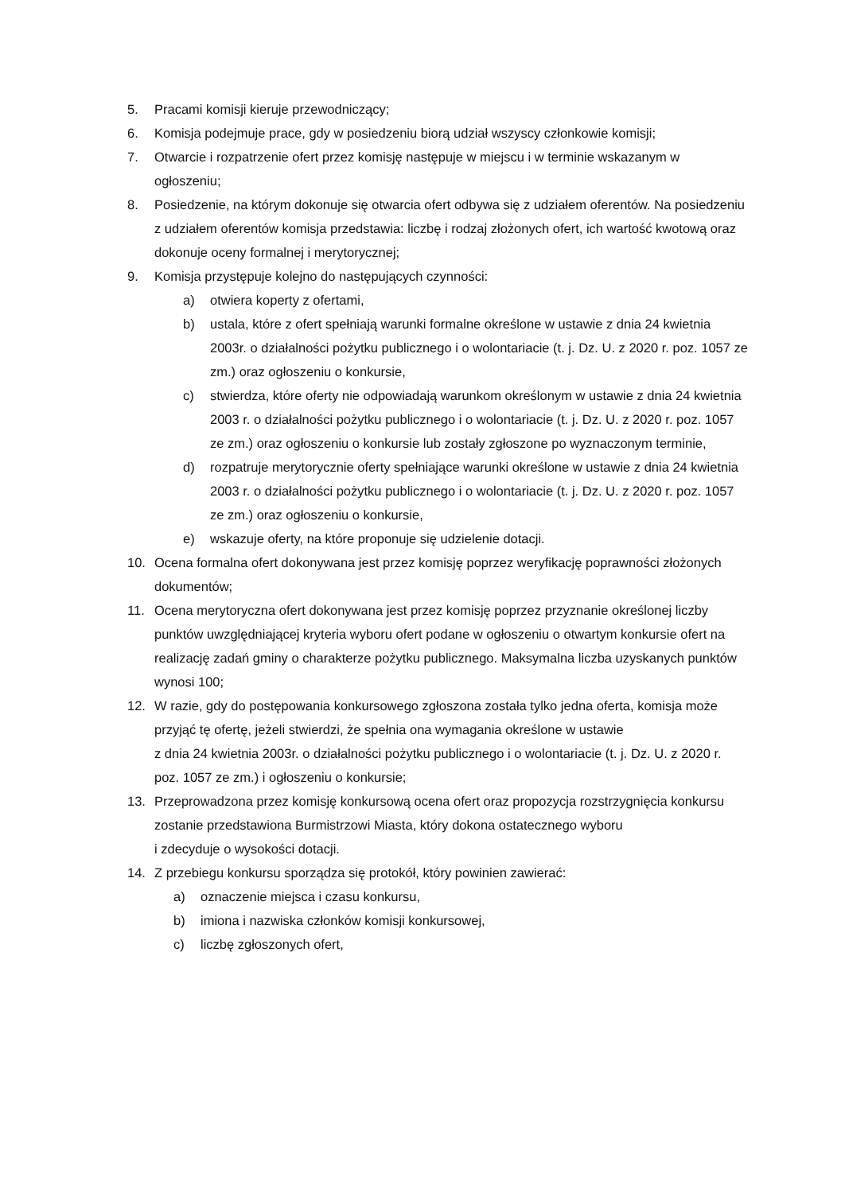5. Pracami komisji kieruje przewodniczący;
6. Komisja podejmuje prace, gdy w posiedzeniu biorą udział wszyscy członkowie komisji;
7. Otwarcie i rozpatrzenie ofert przez komisję następuje w miejscu i w terminie wskazanym w ogłoszeniu;
8. Posiedzenie, na którym dokonuje się otwarcia ofert odbywa się z udziałem oferentów. Na posiedzeniu z udziałem oferentów komisja przedstawia: liczbę i rodzaj złożonych ofert, ich wartość kwotową oraz dokonuje oceny formalnej i merytorycznej;
9. Komisja przystępuje kolejno do następujących czynności:
a) otwiera koperty z ofertami,
b) ustala, które z ofert spełniają warunki formalne określone w ustawie z dnia 24 kwietnia 2003r. o działalności pożytku publicznego i o wolontariacie (t. j. Dz. U. z 2020 r. poz. 1057 ze zm.) oraz ogłoszeniu o konkursie,
c) stwierdza, które oferty nie odpowiadają warunkom określonym w ustawie z dnia 24 kwietnia 2003 r. o działalności pożytku publicznego i o wolontariacie (t. j. Dz. U. z 2020 r. poz. 1057 ze zm.) oraz ogłoszeniu o konkursie lub zostały zgłoszone po wyznaczonym terminie,
d) rozpatruje merytorycznie oferty spełniające warunki określone w ustawie z dnia 24 kwietnia 2003 r. o działalności pożytku publicznego i o wolontariacie (t. j. Dz. U. z 2020 r. poz. 1057 ze zm.) oraz ogłoszeniu o konkursie,
e) wskazuje oferty, na które proponuje się udzielenie dotacji.
10. Ocena formalna ofert dokonywana jest przez komisję poprzez weryfikację poprawności złożonych dokumentów;
11. Ocena merytoryczna ofert dokonywana jest przez komisję poprzez przyznanie określonej liczby punktów uwzględniającej kryteria wyboru ofert podane w ogłoszeniu o otwartym konkursie ofert na realizację zadań gminy o charakterze pożytku publicznego. Maksymalna liczba uzyskanych punktów wynosi 100;
12. W razie, gdy do postępowania konkursowego zgłoszona została tylko jedna oferta, komisja może przyjąć tę ofertę, jeżeli stwierdzi, że spełnia ona wymagania określone w ustawie
z dnia 24 kwietnia 2003r. o działalności pożytku publicznego i o wolontariacie (t. j. Dz. U. z 2020 r. poz. 1057 ze zm.) i ogłoszeniu o konkursie;
13. Przeprowadzona przez komisję konkursową ocena ofert oraz propozycja rozstrzygnięcia konkursu zostanie przedstawiona Burmistrzowi Miasta, który dokona ostatecznego wyboru
i zdecyduje o wysokości dotacji.
14. Z przebiegu konkursu sporządza się protokół, który powinien zawierać:
a) oznaczenie miejsca i czasu konkursu,
b) imiona i nazwiska członków komisji konkursowej,
c) liczbę zgłoszonych ofert,